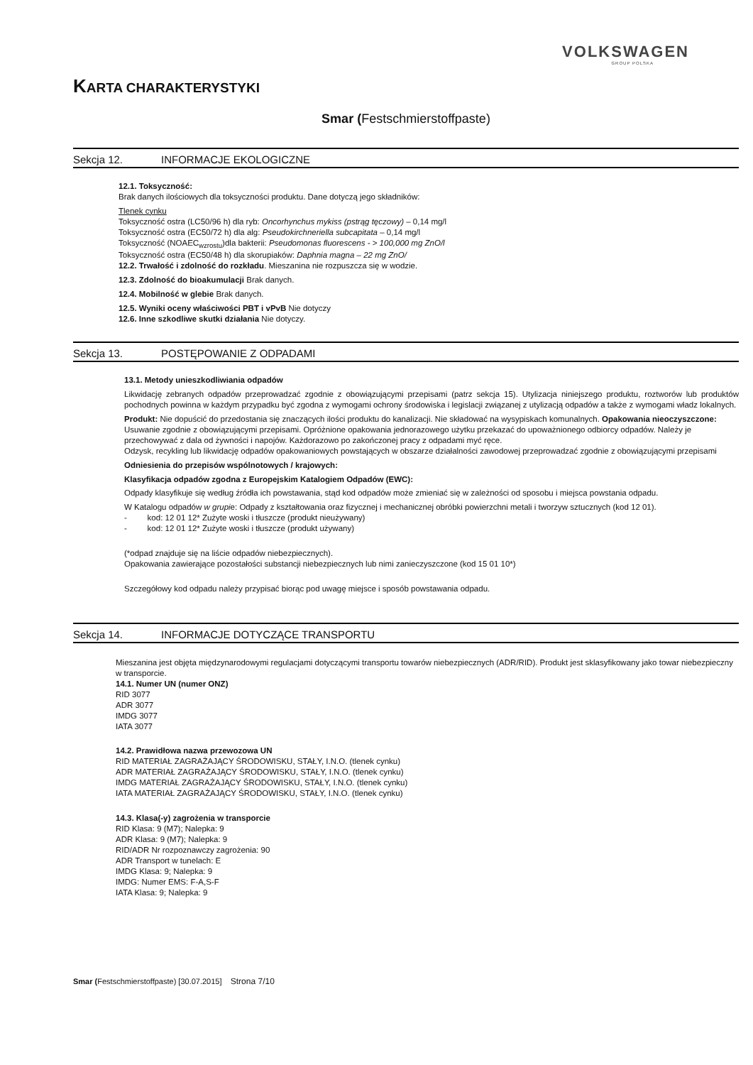VOLKSWAGEN
GROUP POLSKA
KARTA CHARAKTERYSTYKI
Smar (Festschmierstoffpaste)
Sekcja 12. INFORMACJE EKOLOGICZNE
12.1. Toksyczność:
Brak danych ilościowych dla toksyczności produktu. Dane dotyczą jego składników:
Tlenek cynku
Toksyczność ostra (LC50/96 h) dla ryb: Oncorhynchus mykiss (pstrąg tęczowy) – 0,14 mg/l
Toksyczność ostra (EC50/72 h) dla alg: Pseudokirchneriella subcapitata – 0,14 mg/l
Toksyczność (NOAEC<sub>wzrostu</sub>)dla bakterii: Pseudomonas fluorescens - > 100,000 mg ZnO/l
Toksyczność ostra (EC50/48 h) dla skorupiaków: Daphnia magna – 22 mg ZnO/
12.2. Trwałość i zdolność do rozkładu. Mieszanina nie rozpuszcza się w wodzie.
12.3. Zdolność do bioakumulacji Brak danych.
12.4. Mobilność w glebie Brak danych.
12.5. Wyniki oceny właściwości PBT i vPvB Nie dotyczy
12.6. Inne szkodliwe skutki działania Nie dotyczy.
Sekcja 13. POSTĘPOWANIE Z ODPADAMI
13.1. Metody unieszkodliwiania odpadów
Likwidację zebranych odpadów przeprowadzać zgodnie z obowiązującymi przepisami (patrz sekcja 15). Utylizacja niniejszego produktu, roztworów lub produktów pochodnych powinna w każdym przypadku być zgodna z wymogami ochrony środowiska i legislacji związanej z utylizacją odpadów a także z wymogami władz lokalnych.
Produkt: Nie dopuścić do przedostania się znaczących ilości produktu do kanalizacji. Nie składować na wysypiskach komunalnych. Opakowania nieoczyszczone: Usuwanie zgodnie z obowiązującymi przepisami. Opróżnione opakowania jednorazowego użytku przekazać do upoważnionego odbiorcy odpadów. Należy je przechowywać z dala od żywności i napojów. Każdorazowo po zakończonej pracy z odpadami myć ręce.
Odzysk, recykling lub likwidację odpadów opakowaniowych powstających w obszarze działalności zawodowej przeprowadzać zgodnie z obowiązującymi przepisami
Odniesienia do przepisów wspólnotowych / krajowych:
Klasyfikacja odpadów zgodna z Europejskim Katalogiem Odpadów (EWC):
Odpady klasyfikuje się według źródła ich powstawania, stąd kod odpadów może zmieniać się w zależności od sposobu i miejsca powstania odpadu.
W Katalogu odpadów w grupie: Odpady z kształtowania oraz fizycznej i mechanicznej obróbki powierzchni metali i tworzyw sztucznych (kod 12 01).
- kod: 12 01 12* Zużyte woski i tłuszcze (produkt nieużywany)
- kod: 12 01 12* Zużyte woski i tłuszcze (produkt używany)
(*odpad znajduje się na liście odpadów niebezpiecznych).
Opakowania zawierające pozostałości substancji niebezpiecznych lub nimi zanieczyszczone (kod 15 01 10*)
Szczegółowy kod odpadu należy przypisać biorąc pod uwagę miejsce i sposób powstawania odpadu.
Sekcja 14. INFORMACJE DOTYCZĄCE TRANSPORTU
Mieszanina jest objęta międzynarodowymi regulacjami dotyczącymi transportu towarów niebezpiecznych (ADR/RID). Produkt jest sklasyfikowany jako towar niebezpieczny w transporcie.
14.1. Numer UN (numer ONZ)
RID 3077
ADR 3077
IMDG 3077
IATA 3077
14.2. Prawidłowa nazwa przewozowa UN
RID MATERIAŁ ZAGRAŻAJĄCY ŚRODOWISKU, STAŁY, I.N.O. (tlenek cynku)
ADR MATERIAŁ ZAGRAŻAJĄCY ŚRODOWISKU, STAŁY, I.N.O. (tlenek cynku)
IMDG MATERIAŁ ZAGRAŻAJĄCY ŚRODOWISKU, STAŁY, I.N.O. (tlenek cynku)
IATA MATERIAŁ ZAGRAŻAJĄCY ŚRODOWISKU, STAŁY, I.N.O. (tlenek cynku)
14.3. Klasa(-y) zagrożenia w transporcie
RID Klasa: 9 (M7); Nalepka: 9
ADR Klasa: 9 (M7); Nalepka: 9
RID/ADR Nr rozpoznawczy zagrożenia: 90
ADR Transport w tunelach: E
IMDG Klasa: 9; Nalepka: 9
IMDG: Numer EMS: F-A,S-F
IATA Klasa: 9; Nalepka: 9
Smar (Festschmierstoffpaste) [30.07.2015] Strona 7/10